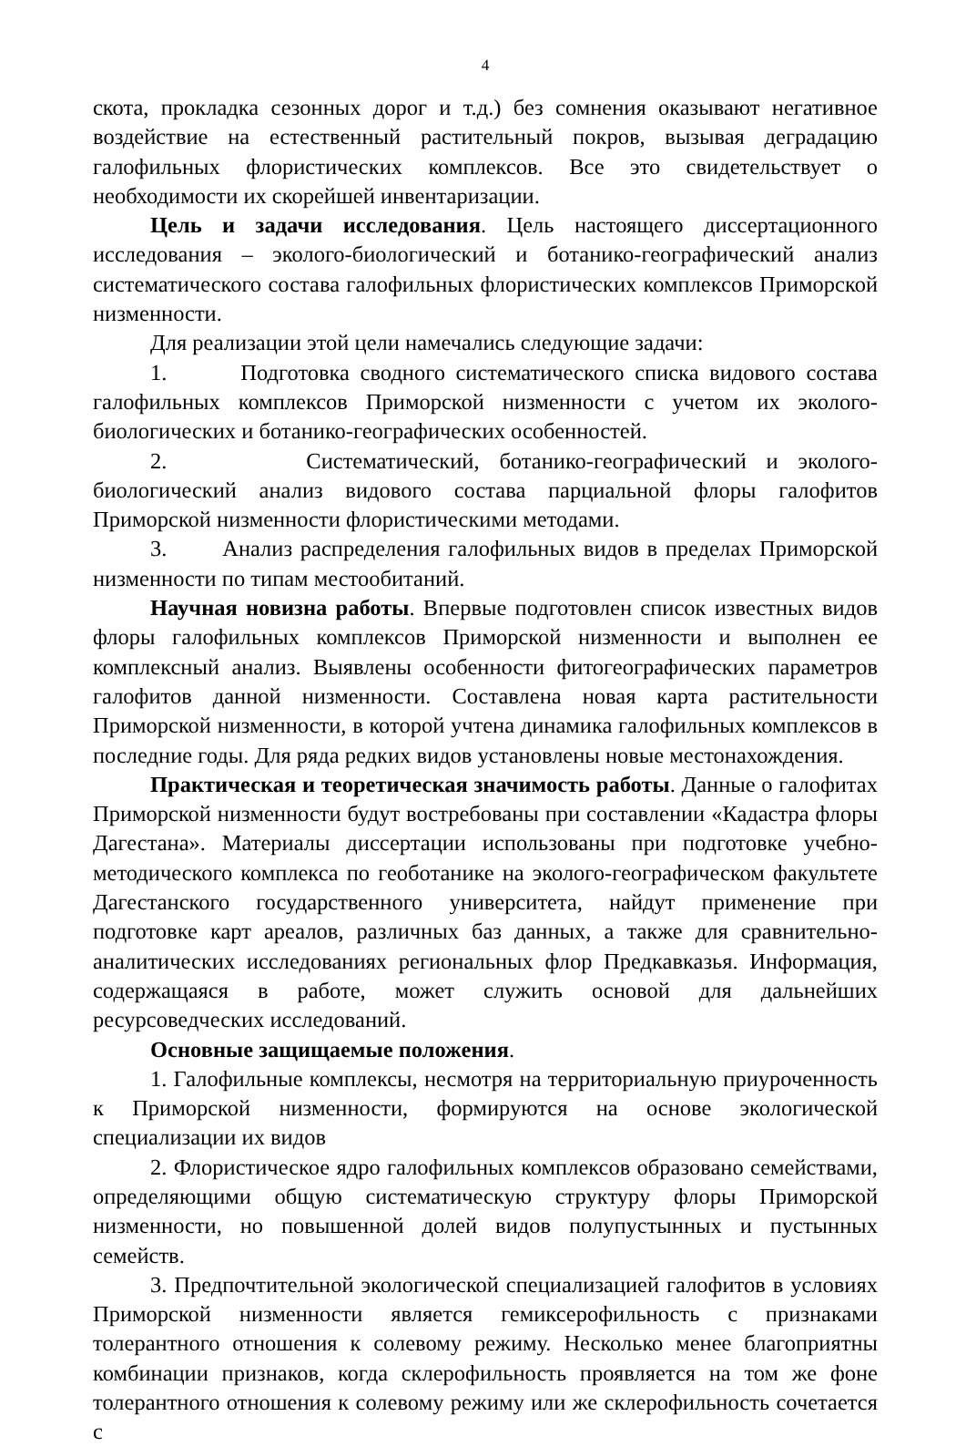4
скота, прокладка сезонных дорог и т.д.) без сомнения оказывают негативное воздействие на естественный растительный покров, вызывая деградацию галофильных флористических комплексов. Все это свидетельствует о необходимости их скорейшей инвентаризации.
Цель и задачи исследования. Цель настоящего диссертационного исследования – эколого-биологический и ботанико-географический анализ систематического состава галофильных флористических комплексов Приморской низменности.
Для реализации этой цели намечались следующие задачи:
1. Подготовка сводного систематического списка видового состава галофильных комплексов Приморской низменности с учетом их эколого-биологических и ботанико-географических особенностей.
2. Систематический, ботанико-географический и эколого-биологический анализ видового состава парциальной флоры галофитов Приморской низменности флористическими методами.
3. Анализ распределения галофильных видов в пределах Приморской низменности по типам местообитаний.
Научная новизна работы. Впервые подготовлен список известных видов флоры галофильных комплексов Приморской низменности и выполнен ее комплексный анализ. Выявлены особенности фитогеографических параметров галофитов данной низменности. Составлена новая карта растительности Приморской низменности, в которой учтена динамика галофильных комплексов в последние годы. Для ряда редких видов установлены новые местонахождения.
Практическая и теоретическая значимость работы. Данные о галофитах Приморской низменности будут востребованы при составлении «Кадастра флоры Дагестана». Материалы диссертации использованы при подготовке учебно-методического комплекса по геоботанике на эколого-географическом факультете Дагестанского государственного университета, найдут применение при подготовке карт ареалов, различных баз данных, а также для сравнительно-аналитических исследованиях региональных флор Предкавказья. Информация, содержащаяся в работе, может служить основой для дальнейших ресурсоведческих исследований.
Основные защищаемые положения.
1. Галофильные комплексы, несмотря на территориальную приуроченность к Приморской низменности, формируются на основе экологической специализации их видов
2. Флористическое ядро галофильных комплексов образовано семействами, определяющими общую систематическую структуру флоры Приморской низменности, но повышенной долей видов полупустынных и пустынных семейств.
3. Предпочтительной экологической специализацией галофитов в условиях Приморской низменности является гемиксерофильность с признаками толерантного отношения к солевому режиму. Несколько менее благоприятны комбинации признаков, когда склерофильность проявляется на том же фоне толерантного отношения к солевому режиму или же склерофильность сочетается с